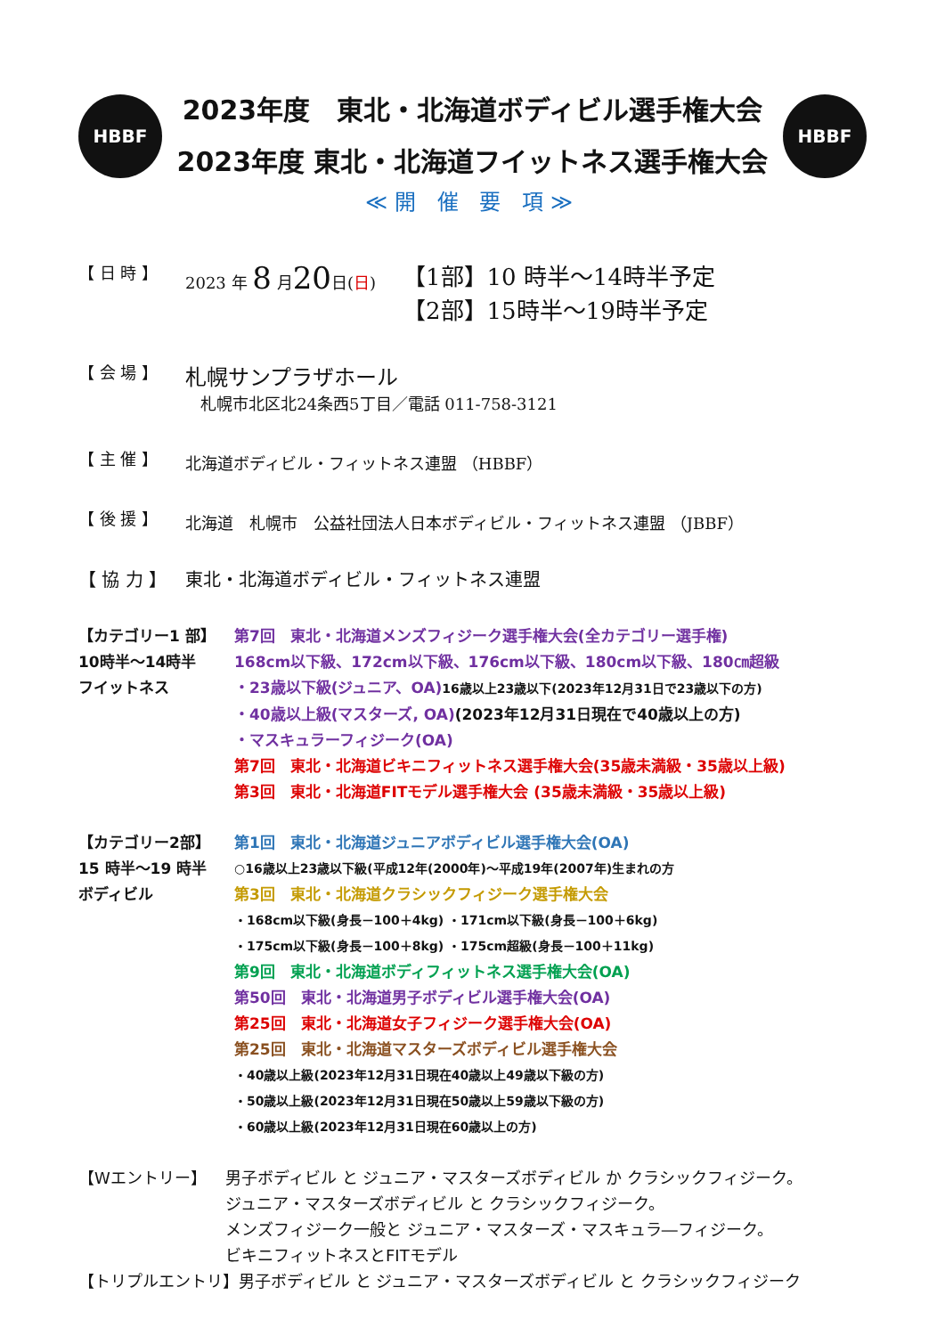HBBF
2023年度　東北・北海道ボディビル選手権大会
2023年度 東北・北海道フイットネス選手権大会
HBBF
≪開 催 要 項≫
【 日 時 】 2023 年 8 月20日(日) 【1部】10 時半～14時半予定
【2部】15時半～19時半予定
【 会 場 】 札幌サンプラザホール
札幌市北区北24条西5丁目／電話 011-758-3121
【 主 催 】 北海道ボディビル・フィットネス連盟 （HBBF）
【 後 援 】 北海道　札幌市　公益社団法人日本ボディビル・フィットネス連盟 （JBBF）
【 協 力 】 東北・北海道ボディビル・フィットネス連盟
【カテゴリー1 部】
10時半～14時半
フイットネス
第7回　東北・北海道メンズフィジーク選手権大会(全カテゴリー選手権)
168cm以下級、172cm以下級、176cm以下級、180cm以下級、180㎝超級
・23歳以下級(ジュニア、OA) 16歳以上23歳以下(2023年12月31日で23歳以下の方)
・40歳以上級(マスターズ, OA)(2023年12月31日現在で40歳以上の方)
・マスキュラーフィジーク(OA)
第7回　東北・北海道ビキニフィットネス選手権大会(35歳未満級・35歳以上級)
第3回　東北・北海道FITモデル選手権大会 (35歳未満級・35歳以上級)
【カテゴリー2部】
15 時半～19 時半
ボディビル
第1回　東北・北海道ジュニアボディビル選手権大会(OA)
○16歳以上23歳以下級(平成12年(2000年)～平成19年(2007年)生まれの方
第3回　東北・北海道クラシックフィジーク選手権大会
・168cm以下級(身長－100＋4kg) ・171cm以下級(身長－100＋6kg)
・175cm以下級(身長－100＋8kg) ・175cm超級(身長－100＋11kg)
第9回　東北・北海道ボディフィットネス選手権大会(OA)
第50回　東北・北海道男子ボディビル選手権大会(OA)
第25回　東北・北海道女子フィジーク選手権大会(OA)
第25回　東北・北海道マスターズボディビル選手権大会
・40歳以上級(2023年12月31日現在40歳以上49歳以下級の方)
・50歳以上級(2023年12月31日現在50歳以上59歳以下級の方)
・60歳以上級(2023年12月31日現在60歳以上の方)
【Wエントリー】 男子ボディビル と ジュニア・マスターズボディビル か クラシックフィジーク。
ジュニア・マスターズボディビル と クラシックフィジーク。
メンズフィジーク一般と ジュニア・マスターズ・マスキュラ―フィジーク。
ビキニフィットネスとFITモデル
【トリプルエントリ】男子ボディビル と ジュニア・マスターズボディビル と クラシックフィジーク